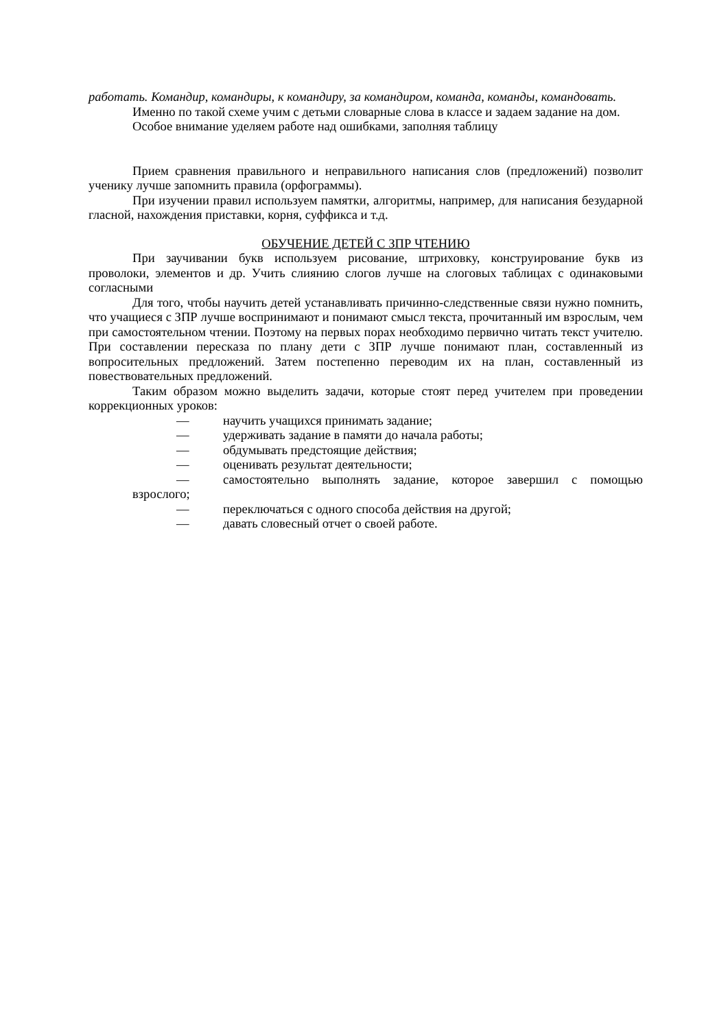работать. Командир, командиры, к командиру, за командиром, команда, команды, командовать.
Именно по такой схеме учим с детьми словарные слова в классе и задаем задание на дом.
Особое внимание уделяем работе над ошибками, заполняя таблицу
Прием сравнения правильного и неправильного написания слов (предложений) позволит ученику лучше запомнить правила (орфограммы).
При изучении правил используем памятки, алгоритмы, например, для написания безударной гласной, нахождения приставки, корня, суффикса и т.д.
ОБУЧЕНИЕ ДЕТЕЙ С ЗПР ЧТЕНИЮ
При заучивании букв используем рисование, штриховку, конструирование букв из проволоки, элементов и др. Учить слиянию слогов лучше на слоговых таблицах с одинаковыми согласными
Для того, чтобы научить детей устанавливать причинно-следственные связи нужно помнить, что учащиеся с ЗПР лучше воспринимают и понимают смысл текста, прочитанный им взрослым, чем при самостоятельном чтении. Поэтому на первых порах необходимо первично читать текст учителю. При составлении пересказа по плану дети с ЗПР лучше понимают план, составленный из вопросительных предложений. Затем постепенно переводим их на план, составленный из повествовательных предложений.
Таким образом можно выделить задачи, которые стоят перед учителем при проведении коррекционных уроков:
— научить учащихся принимать задание;
— удерживать задание в памяти до начала работы;
— обдумывать предстоящие действия;
— оценивать результат деятельности;
— самостоятельно выполнять задание, которое завершил с помощью взрослого;
— переключаться с одного способа действия на другой;
— давать словесный отчет о своей работе.